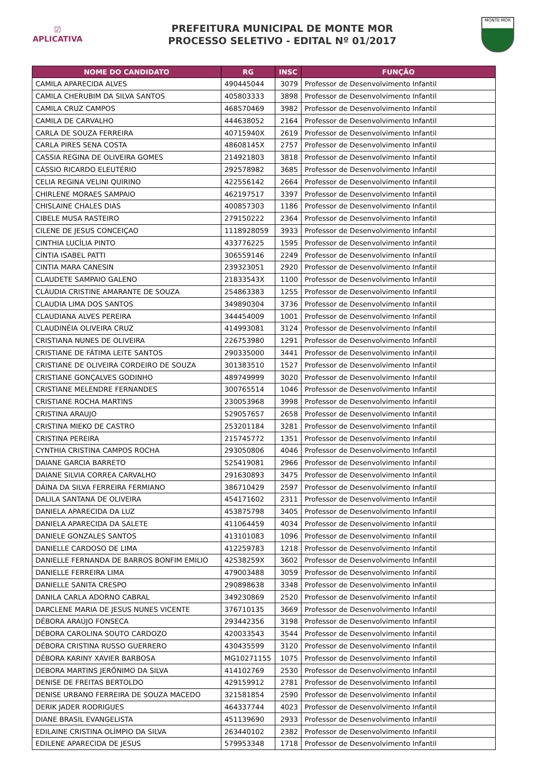☑
APLICATIVA
PREFEITURA MUNICIPAL DE MONTE MOR
PROCESSO SELETIVO - EDITAL Nº 01/2017
MONTE MOR
| NOME DO CANDIDATO | RG | INSC | FUNÇÃO |
| --- | --- | --- | --- |
| CAMILA APARECIDA ALVES | 490445044 | 3079 | Professor de Desenvolvimento Infantil |
| CAMILA CHERUBIM DA SILVA SANTOS | 405803333 | 3898 | Professor de Desenvolvimento Infantil |
| CAMILA CRUZ CAMPOS | 468570469 | 3982 | Professor de Desenvolvimento Infantil |
| CAMILA DE CARVALHO | 444638052 | 2164 | Professor de Desenvolvimento Infantil |
| CARLA DE SOUZA FERREIRA | 40715940X | 2619 | Professor de Desenvolvimento Infantil |
| CARLA PIRES SENA COSTA | 48608145X | 2757 | Professor de Desenvolvimento Infantil |
| CASSIA REGINA DE OLIVEIRA GOMES | 214921803 | 3818 | Professor de Desenvolvimento Infantil |
| CÁSSIO RICARDO ELEUTÉRIO | 292578982 | 3685 | Professor de Desenvolvimento Infantil |
| CELIA REGINA VELINI QUIRINO | 422556142 | 2664 | Professor de Desenvolvimento Infantil |
| CHIRLENE MORAES SAMPAIO | 462197517 | 3397 | Professor de Desenvolvimento Infantil |
| CHISLAINE CHALES DIAS | 400857303 | 1186 | Professor de Desenvolvimento Infantil |
| CIBELE MUSA RASTEIRO | 279150222 | 2364 | Professor de Desenvolvimento Infantil |
| CILENE DE JESUS CONCEIÇAO | 1118928059 | 3933 | Professor de Desenvolvimento Infantil |
| CINTHIA LUCÍLIA PINTO | 433776225 | 1595 | Professor de Desenvolvimento Infantil |
| CÍNTIA ISABEL PATTI | 306559146 | 2249 | Professor de Desenvolvimento Infantil |
| CINTIA MARA CANESIN | 239323051 | 2920 | Professor de Desenvolvimento Infantil |
| CLAUDETE SAMPAIO GALENO | 21833543X | 1100 | Professor de Desenvolvimento Infantil |
| CLÁUDIA CRISTINE AMARANTE DE SOUZA | 254863383 | 1255 | Professor de Desenvolvimento Infantil |
| CLAUDIA LIMA DOS SANTOS | 349890304 | 3736 | Professor de Desenvolvimento Infantil |
| CLAUDIANA ALVES PEREIRA | 344454009 | 1001 | Professor de Desenvolvimento Infantil |
| CLAUDINÉIA OLIVEIRA CRUZ | 414993081 | 3124 | Professor de Desenvolvimento Infantil |
| CRISTIANA NUNES DE OLIVEIRA | 226753980 | 1291 | Professor de Desenvolvimento Infantil |
| CRISTIANE DE FÁTIMA LEITE SANTOS | 290335000 | 3441 | Professor de Desenvolvimento Infantil |
| CRISTIANE DE OLIVEIRA CORDEIRO DE SOUZA | 301383510 | 1527 | Professor de Desenvolvimento Infantil |
| CRISTIANE GONÇALVES GODINHO | 489749999 | 3020 | Professor de Desenvolvimento Infantil |
| CRISTIANE MELENDRE FERNANDES | 300765514 | 1046 | Professor de Desenvolvimento Infantil |
| CRISTIANE ROCHA MARTINS | 230053968 | 3998 | Professor de Desenvolvimento Infantil |
| CRISTINA ARAUJO | 529057657 | 2658 | Professor de Desenvolvimento Infantil |
| CRISTINA MIEKO DE CASTRO | 253201184 | 3281 | Professor de Desenvolvimento Infantil |
| CRISTINA PEREIRA | 215745772 | 1351 | Professor de Desenvolvimento Infantil |
| CYNTHIA CRISTINA CAMPOS ROCHA | 293050806 | 4046 | Professor de Desenvolvimento Infantil |
| DAIANE GARCIA BARRETO | 525419081 | 2966 | Professor de Desenvolvimento Infantil |
| DAIANE SILVIA CORREA CARVALHO | 291630893 | 3475 | Professor de Desenvolvimento Infantil |
| DÁINA DA SILVA FERREIRA FERMIANO | 386710429 | 2597 | Professor de Desenvolvimento Infantil |
| DALILA SANTANA DE OLIVEIRA | 454171602 | 2311 | Professor de Desenvolvimento Infantil |
| DANIELA APARECIDA DA LUZ | 453875798 | 3405 | Professor de Desenvolvimento Infantil |
| DANIELA APARECIDA DA SALETE | 411064459 | 4034 | Professor de Desenvolvimento Infantil |
| DANIELE GONZALES SANTOS | 413101083 | 1096 | Professor de Desenvolvimento Infantil |
| DANIELLE CARDOSO DE LIMA | 412259783 | 1218 | Professor de Desenvolvimento Infantil |
| DANIELLE FERNANDA DE BARROS BONFIM EMILIO | 42538259X | 3602 | Professor de Desenvolvimento Infantil |
| DANIELLE FERREIRA LIMA | 479003488 | 3059 | Professor de Desenvolvimento Infantil |
| DANIELLE SANITA CRESPO | 290898638 | 3348 | Professor de Desenvolvimento Infantil |
| DANILA CARLA ADORNO CABRAL | 349230869 | 2520 | Professor de Desenvolvimento Infantil |
| DARCLENE MARIA DE JESUS NUNES VICENTE | 376710135 | 3669 | Professor de Desenvolvimento Infantil |
| DÉBORA ARAÚJO FONSECA | 293442356 | 3198 | Professor de Desenvolvimento Infantil |
| DÉBORA CAROLINA SOUTO CARDOZO | 420033543 | 3544 | Professor de Desenvolvimento Infantil |
| DÉBORA CRISTINA RUSSO GUERRERO | 430435599 | 3120 | Professor de Desenvolvimento Infantil |
| DÉBORA KARINY XAVIER BARBOSA | MG10271155 | 1075 | Professor de Desenvolvimento Infantil |
| DEBORA MARTINS JERÔNIMO DA SILVA | 414102769 | 2530 | Professor de Desenvolvimento Infantil |
| DENISE DE FREITAS BERTOLDO | 429159912 | 2781 | Professor de Desenvolvimento Infantil |
| DENISE URBANO FERREIRA DE SOUZA MACEDO | 321581854 | 2590 | Professor de Desenvolvimento Infantil |
| DERIK JADER RODRIGUES | 464337744 | 4023 | Professor de Desenvolvimento Infantil |
| DIANE BRASIL EVANGELISTA | 451139690 | 2933 | Professor de Desenvolvimento Infantil |
| EDILAINE CRISTINA OLÍMPIO DA SILVA | 263440102 | 2382 | Professor de Desenvolvimento Infantil |
| EDILENE APARECIDA DE JESUS | 579953348 | 1718 | Professor de Desenvolvimento Infantil |